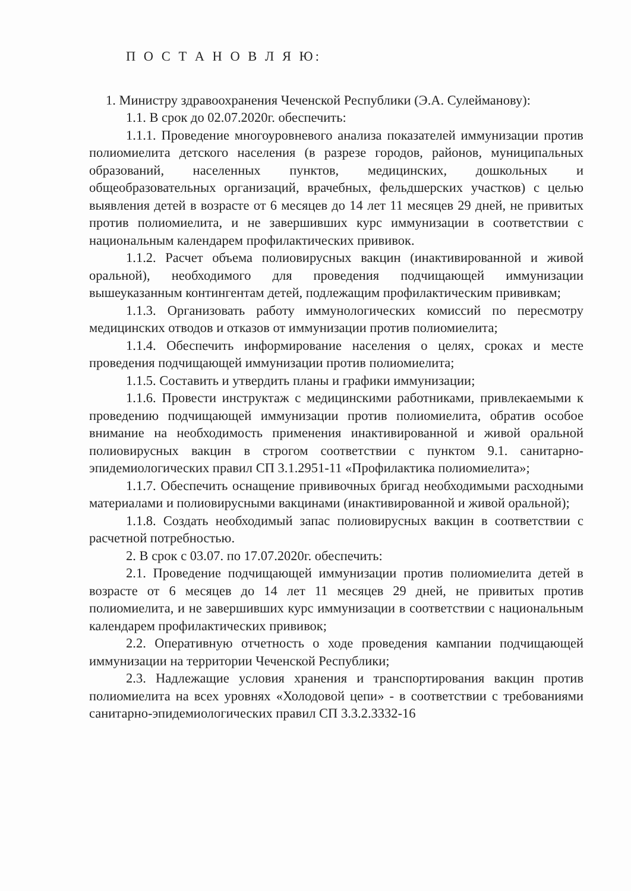П О С Т А Н О В Л Я Ю:
1. Министру здравоохранения Чеченской Республики (Э.А. Сулейманову):
1.1. В срок до 02.07.2020г. обеспечить:
1.1.1. Проведение многоуровневого анализа показателей иммунизации против полиомиелита детского населения (в разрезе городов, районов, муниципальных образований, населенных пунктов, медицинских, дошкольных и общеобразовательных организаций, врачебных, фельдшерских участков) с целью выявления детей в возрасте от 6 месяцев до 14 лет 11 месяцев 29 дней, не привитых против полиомиелита, и не завершивших курс иммунизации в соответствии с национальным календарем профилактических прививок.
1.1.2. Расчет объема полиовирусных вакцин (инактивированной и живой оральной), необходимого для проведения подчищающей иммунизации вышеуказанным контингентам детей, подлежащим профилактическим прививкам;
1.1.3. Организовать работу иммунологических комиссий по пересмотру медицинских отводов и отказов от иммунизации против полиомиелита;
1.1.4. Обеспечить информирование населения о целях, сроках и месте проведения подчищающей иммунизации против полиомиелита;
1.1.5. Составить и утвердить планы и графики иммунизации;
1.1.6. Провести инструктаж с медицинскими работниками, привлекаемыми к проведению подчищающей иммунизации против полиомиелита, обратив особое внимание на необходимость применения инактивированной и живой оральной полиовирусных вакцин в строгом соответствии с пунктом 9.1. санитарно-эпидемиологических правил СП 3.1.2951-11 «Профилактика полиомиелита»;
1.1.7. Обеспечить оснащение прививочных бригад необходимыми расходными материалами и полиовирусными вакцинами (инактивированной и живой оральной);
1.1.8. Создать необходимый запас полиовирусных вакцин в соответствии с расчетной потребностью.
2. В срок с 03.07. по 17.07.2020г. обеспечить:
2.1. Проведение подчищающей иммунизации против полиомиелита детей в возрасте от 6 месяцев до 14 лет 11 месяцев 29 дней, не привитых против полиомиелита, и не завершивших курс иммунизации в соответствии с национальным календарем профилактических прививок;
2.2. Оперативную отчетность о ходе проведения кампании подчищающей иммунизации на территории Чеченской Республики;
2.3. Надлежащие условия хранения и транспортирования вакцин против полиомиелита на всех уровнях «Холодовой цепи» - в соответствии с требованиями санитарно-эпидемиологических правил СП 3.3.2.3332-16